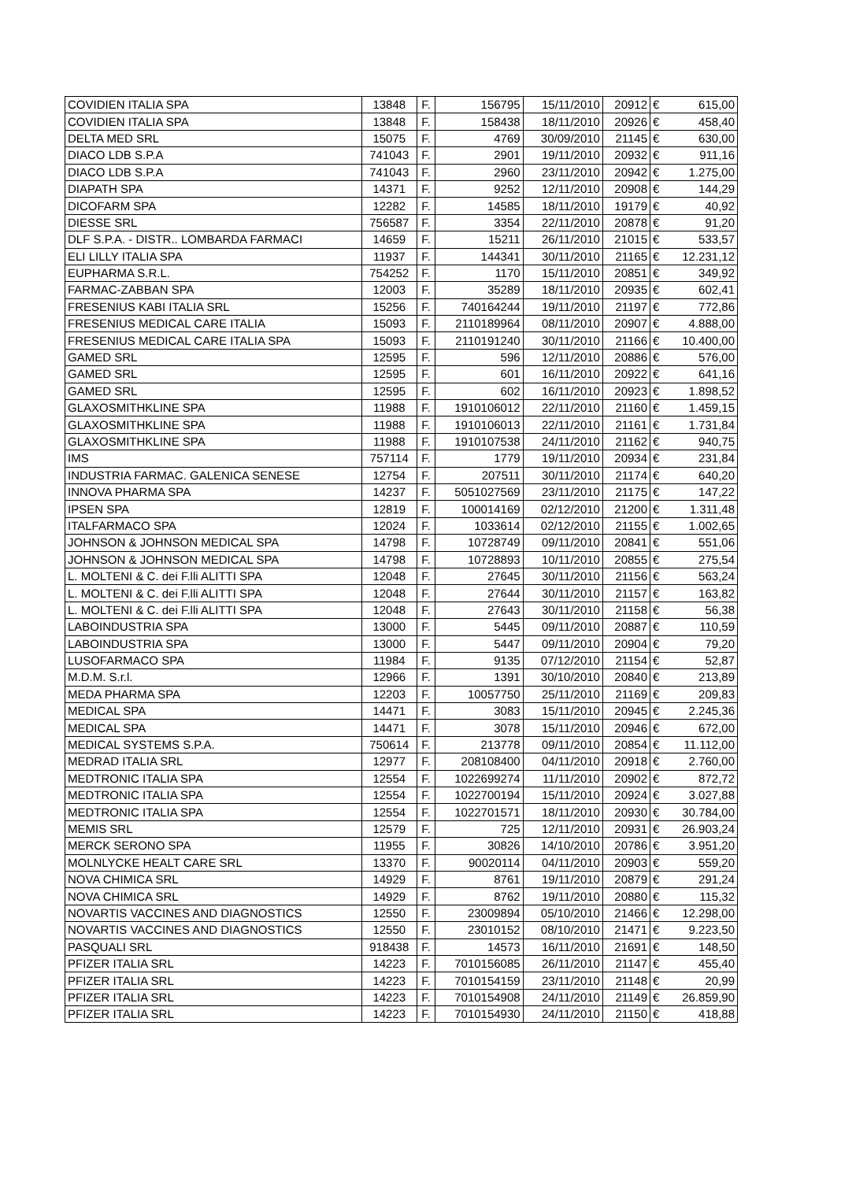| COVIDIEN ITALIA SPA | 13848 | F. | 156795 | 15/11/2010 | 20912 | € | 615,00 |
| COVIDIEN ITALIA SPA | 13848 | F. | 158438 | 18/11/2010 | 20926 | € | 458,40 |
| DELTA MED SRL | 15075 | F. | 4769 | 30/09/2010 | 21145 | € | 630,00 |
| DIACO LDB S.P.A | 741043 | F. | 2901 | 19/11/2010 | 20932 | € | 911,16 |
| DIACO LDB S.P.A | 741043 | F. | 2960 | 23/11/2010 | 20942 | € | 1.275,00 |
| DIAPATH SPA | 14371 | F. | 9252 | 12/11/2010 | 20908 | € | 144,29 |
| DICOFARM SPA | 12282 | F. | 14585 | 18/11/2010 | 19179 | € | 40,92 |
| DIESSE SRL | 756587 | F. | 3354 | 22/11/2010 | 20878 | € | 91,20 |
| DLF S.P.A. - DISTR.. LOMBARDA FARMACI | 14659 | F. | 15211 | 26/11/2010 | 21015 | € | 533,57 |
| ELI LILLY ITALIA SPA | 11937 | F. | 144341 | 30/11/2010 | 21165 | € | 12.231,12 |
| EUPHARMA S.R.L. | 754252 | F. | 1170 | 15/11/2010 | 20851 | € | 349,92 |
| FARMAC-ZABBAN SPA | 12003 | F. | 35289 | 18/11/2010 | 20935 | € | 602,41 |
| FRESENIUS KABI ITALIA SRL | 15256 | F. | 740164244 | 19/11/2010 | 21197 | € | 772,86 |
| FRESENIUS MEDICAL CARE ITALIA | 15093 | F. | 2110189964 | 08/11/2010 | 20907 | € | 4.888,00 |
| FRESENIUS MEDICAL CARE ITALIA SPA | 15093 | F. | 2110191240 | 30/11/2010 | 21166 | € | 10.400,00 |
| GAMED SRL | 12595 | F. | 596 | 12/11/2010 | 20886 | € | 576,00 |
| GAMED SRL | 12595 | F. | 601 | 16/11/2010 | 20922 | € | 641,16 |
| GAMED SRL | 12595 | F. | 602 | 16/11/2010 | 20923 | € | 1.898,52 |
| GLAXOSMITHKLINE SPA | 11988 | F. | 1910106012 | 22/11/2010 | 21160 | € | 1.459,15 |
| GLAXOSMITHKLINE SPA | 11988 | F. | 1910106013 | 22/11/2010 | 21161 | € | 1.731,84 |
| GLAXOSMITHKLINE SPA | 11988 | F. | 1910107538 | 24/11/2010 | 21162 | € | 940,75 |
| IMS | 757114 | F. | 1779 | 19/11/2010 | 20934 | € | 231,84 |
| INDUSTRIA FARMAC. GALENICA SENESE | 12754 | F. | 207511 | 30/11/2010 | 21174 | € | 640,20 |
| INNOVA PHARMA SPA | 14237 | F. | 5051027569 | 23/11/2010 | 21175 | € | 147,22 |
| IPSEN SPA | 12819 | F. | 100014169 | 02/12/2010 | 21200 | € | 1.311,48 |
| ITALFARMACO SPA | 12024 | F. | 1033614 | 02/12/2010 | 21155 | € | 1.002,65 |
| JOHNSON & JOHNSON MEDICAL SPA | 14798 | F. | 10728749 | 09/11/2010 | 20841 | € | 551,06 |
| JOHNSON & JOHNSON MEDICAL SPA | 14798 | F. | 10728893 | 10/11/2010 | 20855 | € | 275,54 |
| L. MOLTENI & C. dei F.lli ALITTI SPA | 12048 | F. | 27645 | 30/11/2010 | 21156 | € | 563,24 |
| L. MOLTENI & C. dei F.lli ALITTI SPA | 12048 | F. | 27644 | 30/11/2010 | 21157 | € | 163,82 |
| L. MOLTENI & C. dei F.lli ALITTI SPA | 12048 | F. | 27643 | 30/11/2010 | 21158 | € | 56,38 |
| LABOINDUSTRIA SPA | 13000 | F. | 5445 | 09/11/2010 | 20887 | € | 110,59 |
| LABOINDUSTRIA SPA | 13000 | F. | 5447 | 09/11/2010 | 20904 | € | 79,20 |
| LUSOFARMACO SPA | 11984 | F. | 9135 | 07/12/2010 | 21154 | € | 52,87 |
| M.D.M. S.r.l. | 12966 | F. | 1391 | 30/10/2010 | 20840 | € | 213,89 |
| MEDA PHARMA SPA | 12203 | F. | 10057750 | 25/11/2010 | 21169 | € | 209,83 |
| MEDICAL SPA | 14471 | F. | 3083 | 15/11/2010 | 20945 | € | 2.245,36 |
| MEDICAL SPA | 14471 | F. | 3078 | 15/11/2010 | 20946 | € | 672,00 |
| MEDICAL SYSTEMS S.P.A. | 750614 | F. | 213778 | 09/11/2010 | 20854 | € | 11.112,00 |
| MEDRAD ITALIA SRL | 12977 | F. | 208108400 | 04/11/2010 | 20918 | € | 2.760,00 |
| MEDTRONIC ITALIA SPA | 12554 | F. | 1022699274 | 11/11/2010 | 20902 | € | 872,72 |
| MEDTRONIC ITALIA SPA | 12554 | F. | 1022700194 | 15/11/2010 | 20924 | € | 3.027,88 |
| MEDTRONIC ITALIA SPA | 12554 | F. | 1022701571 | 18/11/2010 | 20930 | € | 30.784,00 |
| MEMIS SRL | 12579 | F. | 725 | 12/11/2010 | 20931 | € | 26.903,24 |
| MERCK SERONO SPA | 11955 | F. | 30826 | 14/10/2010 | 20786 | € | 3.951,20 |
| MOLNLYCKE HEALT CARE SRL | 13370 | F. | 90020114 | 04/11/2010 | 20903 | € | 559,20 |
| NOVA CHIMICA SRL | 14929 | F. | 8761 | 19/11/2010 | 20879 | € | 291,24 |
| NOVA CHIMICA SRL | 14929 | F. | 8762 | 19/11/2010 | 20880 | € | 115,32 |
| NOVARTIS VACCINES AND DIAGNOSTICS | 12550 | F. | 23009894 | 05/10/2010 | 21466 | € | 12.298,00 |
| NOVARTIS VACCINES AND DIAGNOSTICS | 12550 | F. | 23010152 | 08/10/2010 | 21471 | € | 9.223,50 |
| PASQUALI SRL | 918438 | F. | 14573 | 16/11/2010 | 21691 | € | 148,50 |
| PFIZER ITALIA SRL | 14223 | F. | 7010156085 | 26/11/2010 | 21147 | € | 455,40 |
| PFIZER ITALIA SRL | 14223 | F. | 7010154159 | 23/11/2010 | 21148 | € | 20,99 |
| PFIZER ITALIA SRL | 14223 | F. | 7010154908 | 24/11/2010 | 21149 | € | 26.859,90 |
| PFIZER ITALIA SRL | 14223 | F. | 7010154930 | 24/11/2010 | 21150 | € | 418,88 |